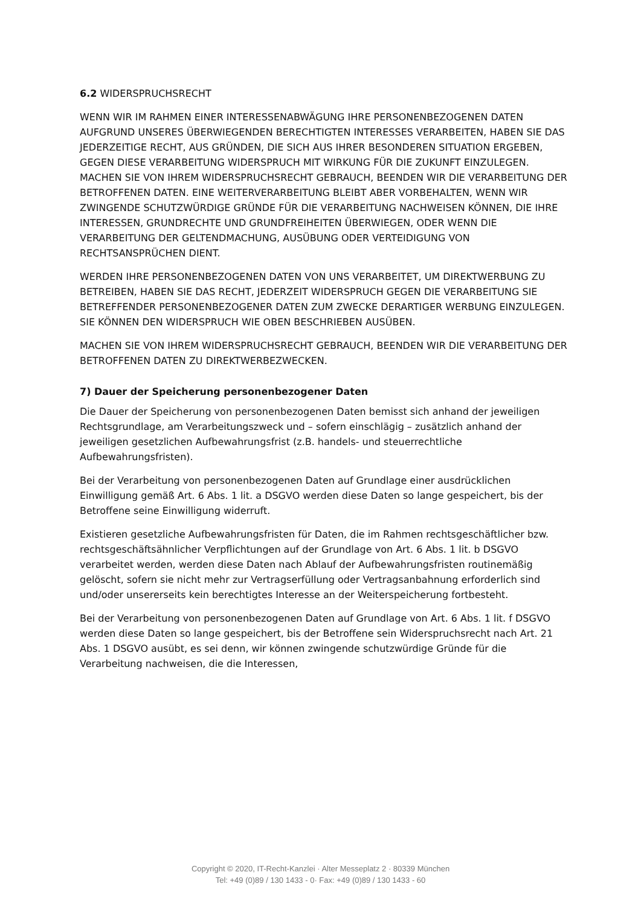6.2 WIDERSPRUCHSRECHT
WENN WIR IM RAHMEN EINER INTERESSENABWÄGUNG IHRE PERSONENBEZOGENEN DATEN AUFGRUND UNSERES ÜBERWIEGENDEN BERECHTIGTEN INTERESSES VERARBEITEN, HABEN SIE DAS JEDERZEITIGE RECHT, AUS GRÜNDEN, DIE SICH AUS IHRER BESONDEREN SITUATION ERGEBEN, GEGEN DIESE VERARBEITUNG WIDERSPRUCH MIT WIRKUNG FÜR DIE ZUKUNFT EINZULEGEN.
MACHEN SIE VON IHREM WIDERSPRUCHSRECHT GEBRAUCH, BEENDEN WIR DIE VERARBEITUNG DER BETROFFENEN DATEN. EINE WEITERVERARBEITUNG BLEIBT ABER VORBEHALTEN, WENN WIR ZWINGENDE SCHUTZWÜRDIGE GRÜNDE FÜR DIE VERARBEITUNG NACHWEISEN KÖNNEN, DIE IHRE INTERESSEN, GRUNDRECHTE UND GRUNDFREIHEITEN ÜBERWIEGEN, ODER WENN DIE VERARBEITUNG DER GELTENDMACHUNG, AUSÜBUNG ODER VERTEIDIGUNG VON RECHTSANSPRÜCHEN DIENT.
WERDEN IHRE PERSONENBEZOGENEN DATEN VON UNS VERARBEITET, UM DIREKTWERBUNG ZU BETREIBEN, HABEN SIE DAS RECHT, JEDERZEIT WIDERSPRUCH GEGEN DIE VERARBEITUNG SIE BETREFFENDER PERSONENBEZOGENER DATEN ZUM ZWECKE DERARTIGER WERBUNG EINZULEGEN. SIE KÖNNEN DEN WIDERSPRUCH WIE OBEN BESCHRIEBEN AUSÜBEN.
MACHEN SIE VON IHREM WIDERSPRUCHSRECHT GEBRAUCH, BEENDEN WIR DIE VERARBEITUNG DER BETROFFENEN DATEN ZU DIREKTWERBEZWECKEN.
7) Dauer der Speicherung personenbezogener Daten
Die Dauer der Speicherung von personenbezogenen Daten bemisst sich anhand der jeweiligen Rechtsgrundlage, am Verarbeitungszweck und – sofern einschlägig – zusätzlich anhand der jeweiligen gesetzlichen Aufbewahrungsfrist (z.B. handels- und steuerrechtliche Aufbewahrungsfristen).
Bei der Verarbeitung von personenbezogenen Daten auf Grundlage einer ausdrücklichen Einwilligung gemäß Art. 6 Abs. 1 lit. a DSGVO werden diese Daten so lange gespeichert, bis der Betroffene seine Einwilligung widerruft.
Existieren gesetzliche Aufbewahrungsfristen für Daten, die im Rahmen rechtsgeschäftlicher bzw. rechtsgeschäftsähnlicher Verpflichtungen auf der Grundlage von Art. 6 Abs. 1 lit. b DSGVO verarbeitet werden, werden diese Daten nach Ablauf der Aufbewahrungsfristen routinemäßig gelöscht, sofern sie nicht mehr zur Vertragserfüllung oder Vertragsanbahnung erforderlich sind und/oder unsererseits kein berechtigtes Interesse an der Weiterspeicherung fortbesteht.
Bei der Verarbeitung von personenbezogenen Daten auf Grundlage von Art. 6 Abs. 1 lit. f DSGVO werden diese Daten so lange gespeichert, bis der Betroffene sein Widerspruchsrecht nach Art. 21 Abs. 1 DSGVO ausübt, es sei denn, wir können zwingende schutzwürdige Gründe für die Verarbeitung nachweisen, die die Interessen,
Copyright © 2020, IT-Recht-Kanzlei · Alter Messeplatz 2 · 80339 München
Tel: +49 (0)89 / 130 1433 - 0· Fax: +49 (0)89 / 130 1433 - 60